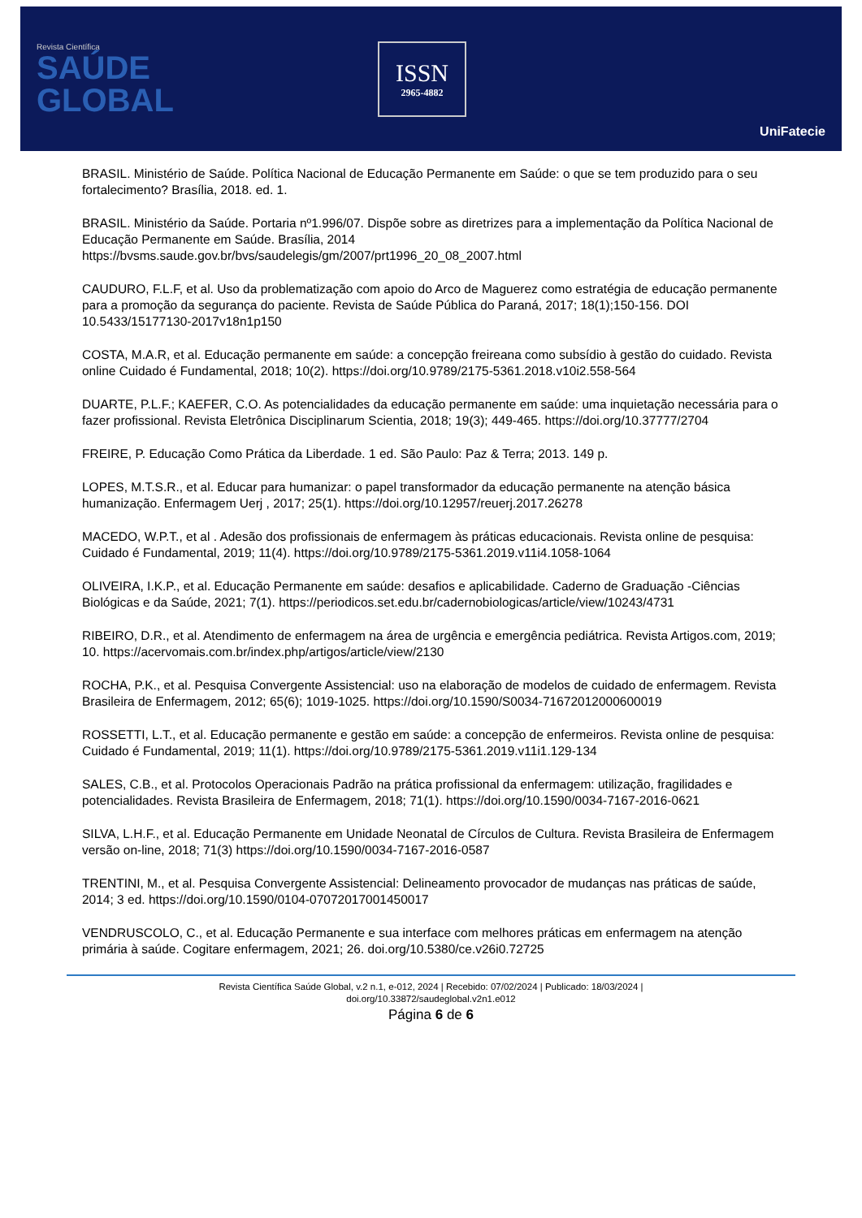Revista Científica
SAÚDE
GLOBAL
ISSN
2965-4882
UniFatecie
BRASIL. Ministério de Saúde. Política Nacional de Educação Permanente em Saúde: o que se tem produzido para o seu fortalecimento? Brasília, 2018. ed. 1.
BRASIL. Ministério da Saúde. Portaria nº1.996/07. Dispõe sobre as diretrizes para a implementação da Política Nacional de Educação Permanente em Saúde. Brasília, 2014 https://bvsms.saude.gov.br/bvs/saudelegis/gm/2007/prt1996_20_08_2007.html
CAUDURO, F.L.F, et al. Uso da problematização com apoio do Arco de Maguerez como estratégia de educação permanente para a promoção da segurança do paciente. Revista de Saúde Pública do Paraná, 2017; 18(1);150-156. DOI 10.5433/15177130-2017v18n1p150
COSTA, M.A.R, et al. Educação permanente em saúde: a concepção freireana como subsídio à gestão do cuidado. Revista online Cuidado é Fundamental, 2018; 10(2). https://doi.org/10.9789/2175-5361.2018.v10i2.558-564
DUARTE, P.L.F.; KAEFER, C.O. As potencialidades da educação permanente em saúde: uma inquietação necessária para o fazer profissional. Revista Eletrônica Disciplinarum Scientia, 2018; 19(3); 449-465. https://doi.org/10.37777/2704
FREIRE, P. Educação Como Prática da Liberdade. 1 ed. São Paulo: Paz & Terra; 2013. 149 p.
LOPES, M.T.S.R., et al. Educar para humanizar: o papel transformador da educação permanente na atenção básica humanização. Enfermagem Uerj , 2017; 25(1). https://doi.org/10.12957/reuerj.2017.26278
MACEDO, W.P.T., et al . Adesão dos profissionais de enfermagem às práticas educacionais. Revista online de pesquisa: Cuidado é Fundamental, 2019; 11(4). https://doi.org/10.9789/2175-5361.2019.v11i4.1058-1064
OLIVEIRA, I.K.P., et al. Educação Permanente em saúde: desafios e aplicabilidade. Caderno de Graduação -Ciências Biológicas e da Saúde, 2021; 7(1). https://periodicos.set.edu.br/cadernobiologicas/article/view/10243/4731
RIBEIRO, D.R., et al. Atendimento de enfermagem na área de urgência e emergência pediátrica. Revista Artigos.com, 2019; 10. https://acervomais.com.br/index.php/artigos/article/view/2130
ROCHA, P.K., et al. Pesquisa Convergente Assistencial: uso na elaboração de modelos de cuidado de enfermagem. Revista Brasileira de Enfermagem, 2012; 65(6); 1019-1025. https://doi.org/10.1590/S0034-71672012000600019
ROSSETTI, L.T., et al. Educação permanente e gestão em saúde: a concepção de enfermeiros. Revista online de pesquisa: Cuidado é Fundamental, 2019; 11(1). https://doi.org/10.9789/2175-5361.2019.v11i1.129-134
SALES, C.B., et al. Protocolos Operacionais Padrão na prática profissional da enfermagem: utilização, fragilidades e potencialidades. Revista Brasileira de Enfermagem, 2018; 71(1). https://doi.org/10.1590/0034-7167-2016-0621
SILVA, L.H.F., et al. Educação Permanente em Unidade Neonatal de Círculos de Cultura. Revista Brasileira de Enfermagem versão on-line, 2018; 71(3) https://doi.org/10.1590/0034-7167-2016-0587
TRENTINI, M., et al. Pesquisa Convergente Assistencial: Delineamento provocador de mudanças nas práticas de saúde, 2014; 3 ed. https://doi.org/10.1590/0104-07072017001450017
VENDRUSCOLO, C., et al. Educação Permanente e sua interface com melhores práticas em enfermagem na atenção primária à saúde. Cogitare enfermagem, 2021; 26. doi.org/10.5380/ce.v26i0.72725
Revista Científica Saúde Global, v.2 n.1, e-012, 2024 | Recebido: 07/02/2024 | Publicado: 18/03/2024 |
doi.org/10.33872/saudeglobal.v2n1.e012
Página 6 de 6